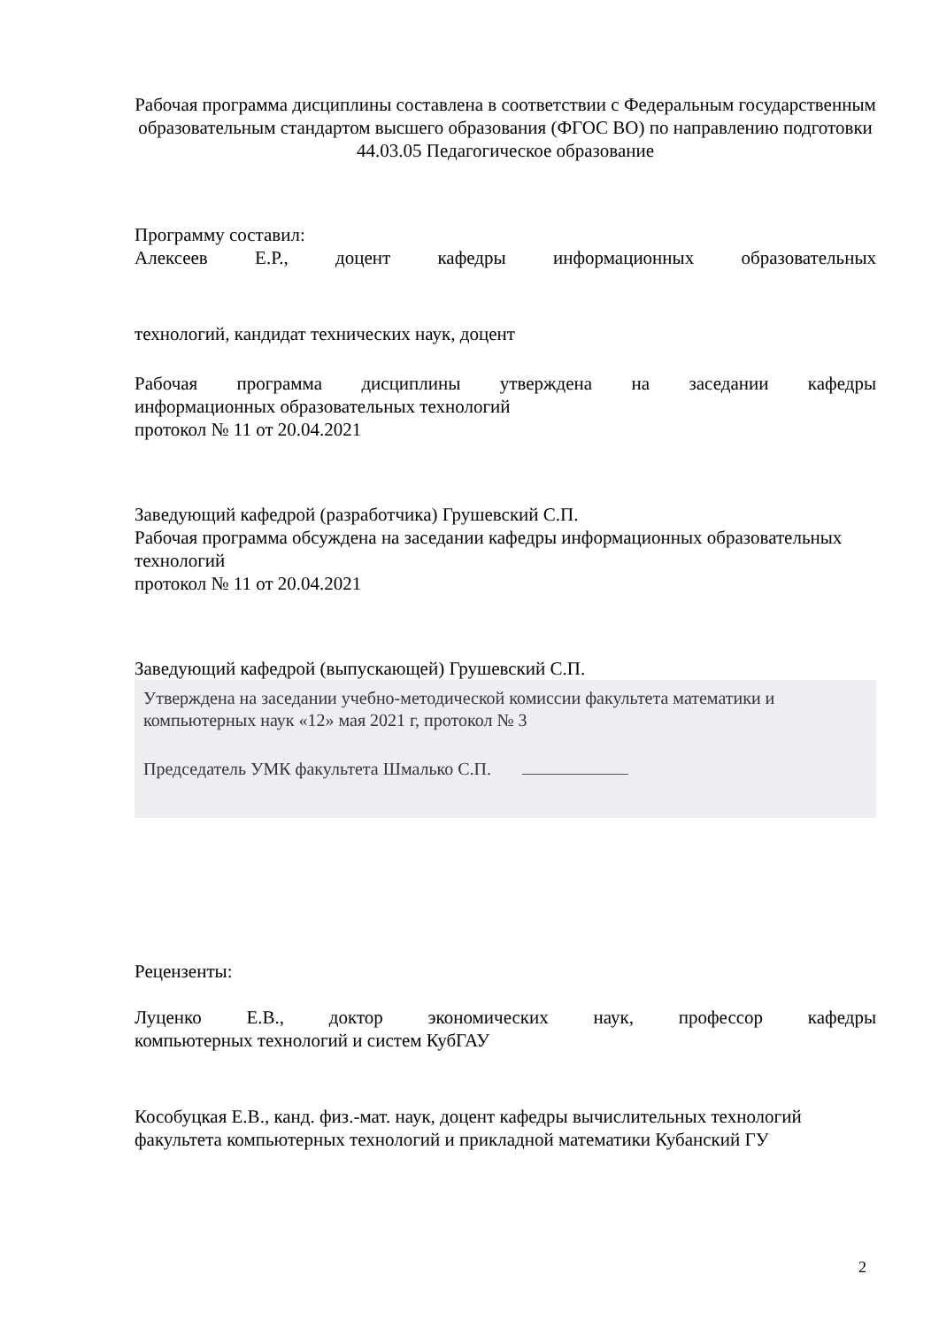Рабочая программа дисциплины составлена в соответствии с Федеральным государственным образовательным стандартом высшего образования (ФГОС ВО) по направлению подготовки 44.03.05 Педагогическое образование
Программу составил:
Алексеев Е.Р., доцент кафедры информационных образовательных
технологий, кандидат технических наук, доцент
Рабочая программа дисциплины утверждена на заседании кафедры
информационных образовательных технологий
протокол № 11 от 20.04.2021
Заведующий кафедрой (разработчика) Грушевский С.П.
Рабочая программа обсуждена на заседании кафедры информационных образовательных технологий
протокол № 11 от 20.04.2021
Заведующий кафедрой (выпускающей) Грушевский С.П.
Утверждена на заседании учебно-методической комиссии факультета математики и компьютерных наук «12» мая 2021 г, протокол № 3
Председатель УМК факультета Шмалько С.П.
Рецензенты:
Луценко Е.В., доктор экономических наук, профессор кафедры
компьютерных технологий и систем КубГАУ
Кособуцкая Е.В., канд. физ.-мат. наук, доцент кафедры вычислительных технологий факультета компьютерных технологий и прикладной математики Кубанский ГУ
2